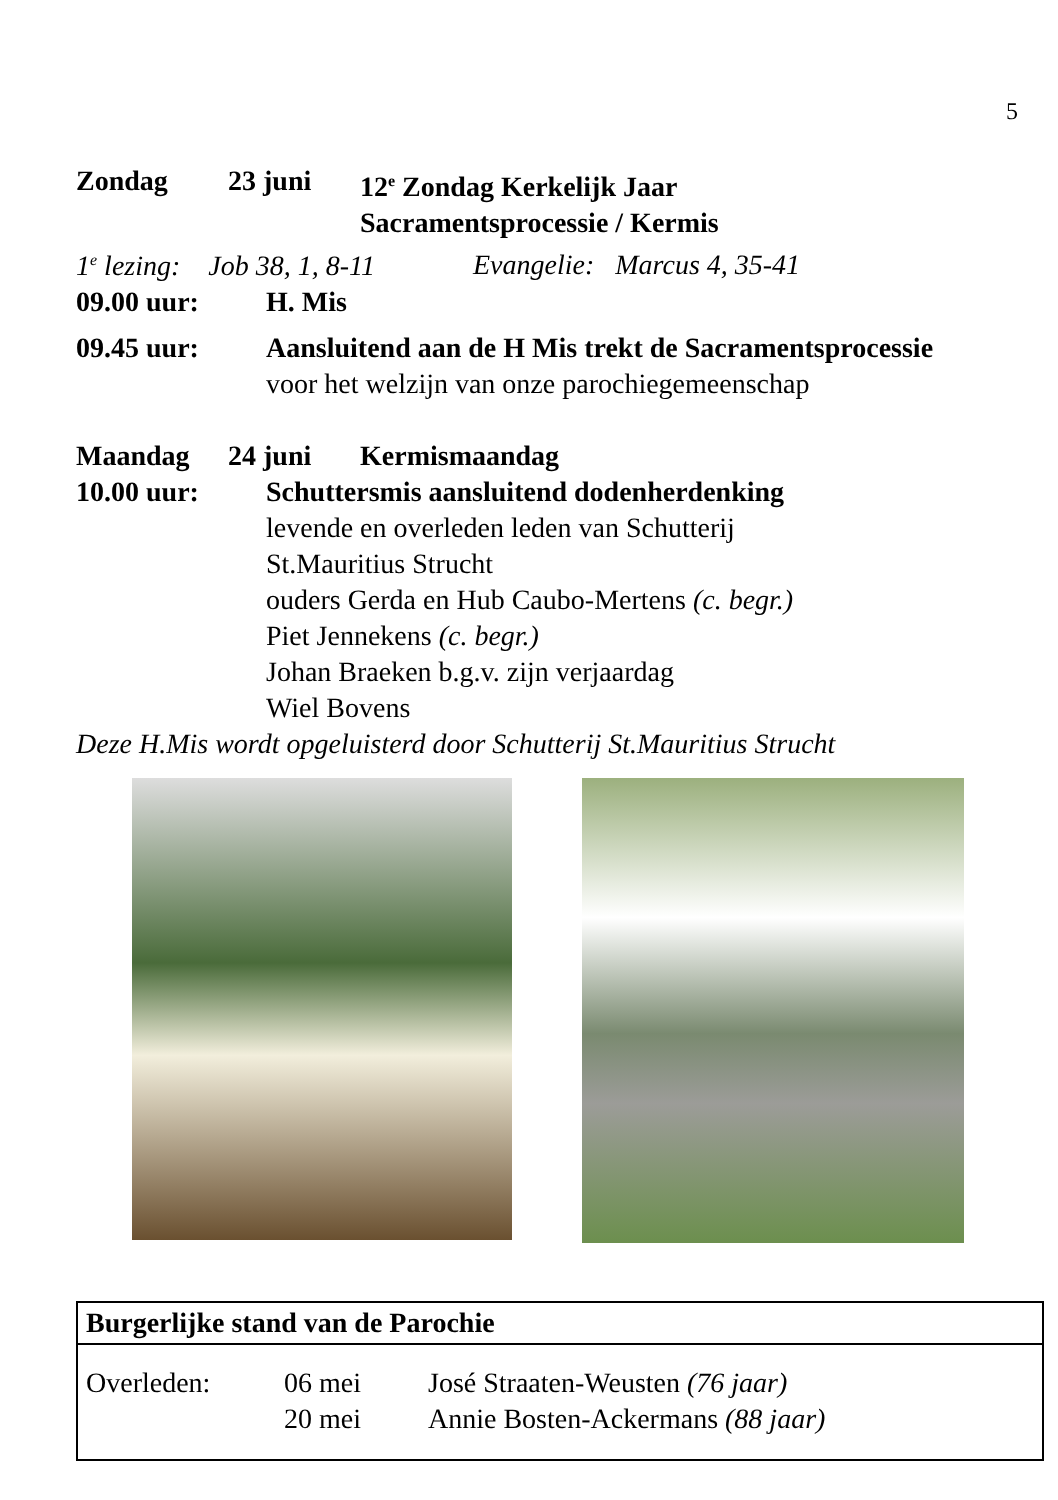5
Zondag 23 juni 12<sup>e</sup> Zondag Kerkelijk Jaar
Sacramentsprocessie / Kermis
1<sup>e</sup> lezing: Job 38, 1, 8-11 Evangelie: Marcus 4, 35-41
09.00 uur: H. Mis
09.45 uur: Aansluitend aan de H Mis trekt de Sacramentsprocessie
voor het welzijn van onze parochiegemeenschap
Maandag 24 juni Kermismaandag
10.00 uur: Schuttersmis aansluitend dodenherdenking
levende en overleden leden van Schutterij
St.Mauritius Strucht
ouders Gerda en Hub Caubo-Mertens (c. begr.)
Piet Jennekens (c. begr.)
Johan Braeken b.g.v. zijn verjaardag
Wiel Bovens
Deze H.Mis wordt opgeluisterd door Schutterij St.Mauritius Strucht
Burgerlijke stand van de Parochie
Overleden: 06 mei José Straaten-Weusten (76 jaar)
20 mei Annie Bosten-Ackermans (88 jaar)